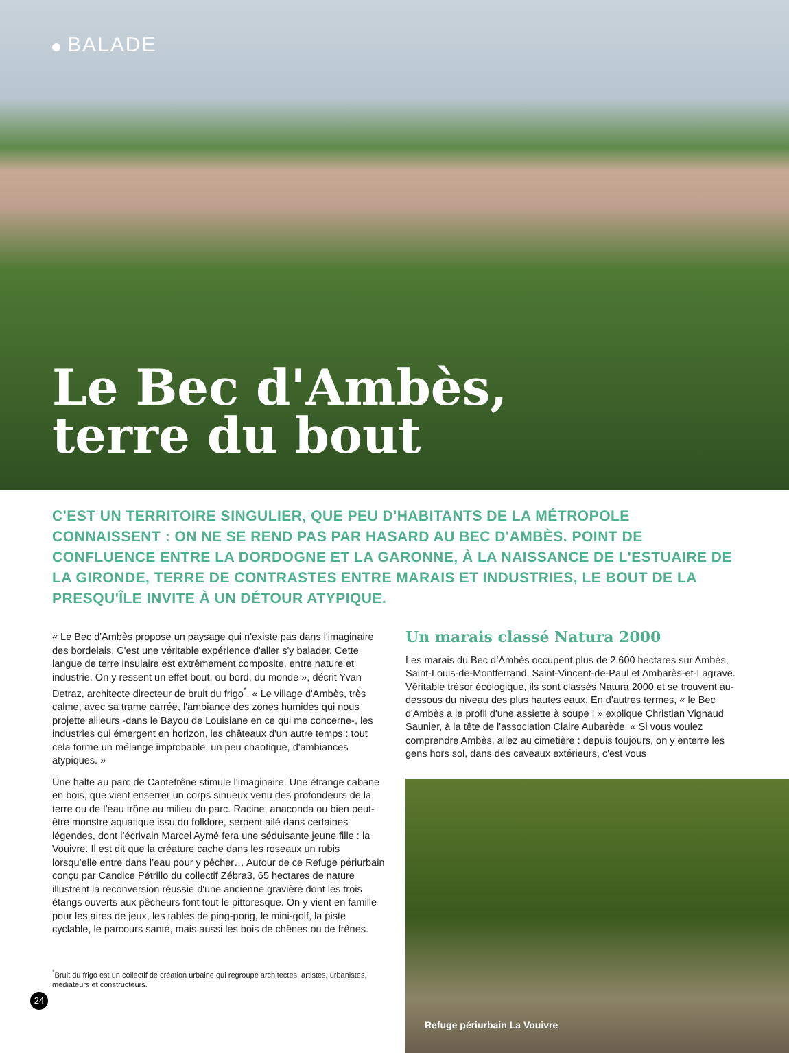BALADE
Le Bec d'Ambès,
terre du bout
C'EST UN TERRITOIRE SINGULIER, QUE PEU D'HABITANTS DE LA MÉTROPOLE CONNAISSENT : ON NE SE REND PAS PAR HASARD AU BEC D'AMBÈS. POINT DE CONFLUENCE ENTRE LA DORDOGNE ET LA GARONNE, À LA NAISSANCE DE L'ESTUAIRE DE LA GIRONDE, TERRE DE CONTRASTES ENTRE MARAIS ET INDUSTRIES, LE BOUT DE LA PRESQU'ÎLE INVITE À UN DÉTOUR ATYPIQUE.
« Le Bec d'Ambès propose un paysage qui n'existe pas dans l'imaginaire des bordelais. C'est une véritable expérience d'aller s'y balader. Cette langue de terre insulaire est extrêmement composite, entre nature et industrie. On y ressent un effet bout, ou bord, du monde », décrit Yvan Detraz, architecte directeur de bruit du frigo<sup>*</sup>. « Le village d'Ambès, très calme, avec sa trame carrée, l'ambiance des zones humides qui nous projette ailleurs -dans le Bayou de Louisiane en ce qui me concerne-, les industries qui émergent en horizon, les châteaux d'un autre temps : tout cela forme un mélange improbable, un peu chaotique, d'ambiances atypiques. »
Une halte au parc de Cantefrêne stimule l’imaginaire. Une étrange cabane en bois, que vient enserrer un corps sinueux venu des profondeurs de la terre ou de l’eau trône au milieu du parc. Racine, anaconda ou bien peut-être monstre aquatique issu du folklore, serpent ailé dans certaines légendes, dont l’écrivain Marcel Aymé fera une séduisante jeune fille : la Vouivre. Il est dit que la créature cache dans les roseaux un rubis lorsqu’elle entre dans l’eau pour y pêcher… Autour de ce Refuge périurbain conçu par Candice Pétrillo du collectif Zébra3, 65 hectares de nature illustrent la reconversion réussie d'une ancienne gravière dont les trois étangs ouverts aux pêcheurs font tout le pittoresque. On y vient en famille pour les aires de jeux, les tables de ping-pong, le mini-golf, la piste cyclable, le parcours santé, mais aussi les bois de chênes ou de frênes.
<sup>*</sup> Bruit du frigo est un collectif de création urbaine qui regroupe architectes, artistes, urbanistes, médiateurs et constructeurs.
Un marais classé Natura 2000
Les marais du Bec d’Ambès occupent plus de 2 600 hectares sur Ambès, Saint-Louis-de-Montferrand, Saint-Vincent-de-Paul et Ambarès-et-Lagrave. Véritable trésor écologique, ils sont classés Natura 2000 et se trouvent au-dessous du niveau des plus hautes eaux. En d'autres termes, « le Bec d'Ambès a le profil d'une assiette à soupe ! » explique Christian Vignaud Saunier, à la tête de l'association Claire Aubarède. « Si vous voulez comprendre Ambès, allez au cimetière : depuis toujours, on y enterre les gens hors sol, dans des caveaux extérieurs, c'est vous
Refuge périurbain La Vouivre
24